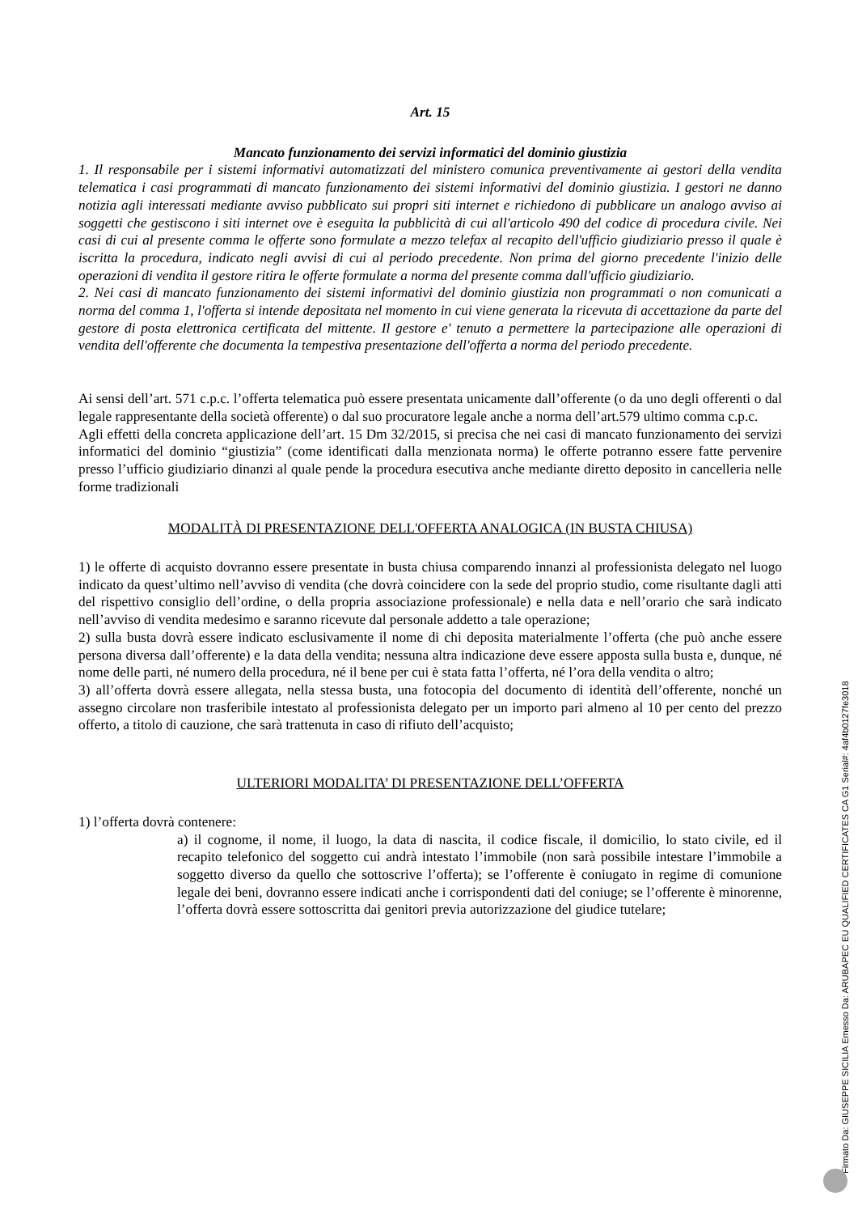Art. 15
Mancato funzionamento dei servizi informatici del dominio giustizia
1. Il responsabile per i sistemi informativi automatizzati del ministero comunica preventivamente ai gestori della vendita telematica i casi programmati di mancato funzionamento dei sistemi informativi del dominio giustizia. I gestori ne danno notizia agli interessati mediante avviso pubblicato sui propri siti internet e richiedono di pubblicare un analogo avviso ai soggetti che gestiscono i siti internet ove è eseguita la pubblicità di cui all'articolo 490 del codice di procedura civile. Nei casi di cui al presente comma le offerte sono formulate a mezzo telefax al recapito dell'ufficio giudiziario presso il quale è iscritta la procedura, indicato negli avvisi di cui al periodo precedente. Non prima del giorno precedente l'inizio delle operazioni di vendita il gestore ritira le offerte formulate a norma del presente comma dall'ufficio giudiziario.
2. Nei casi di mancato funzionamento dei sistemi informativi del dominio giustizia non programmati o non comunicati a norma del comma 1, l'offerta si intende depositata nel momento in cui viene generata la ricevuta di accettazione da parte del gestore di posta elettronica certificata del mittente. Il gestore e' tenuto a permettere la partecipazione alle operazioni di vendita dell'offerente che documenta la tempestiva presentazione dell'offerta a norma del periodo precedente.
Ai sensi dell’art. 571 c.p.c. l’offerta telematica può essere presentata unicamente dall’offerente (o da uno degli offerenti o dal legale rappresentante della società offerente) o dal suo procuratore legale anche a norma dell’art.579 ultimo comma c.p.c.
Agli effetti della concreta applicazione dell’art. 15 Dm 32/2015, si precisa che nei casi di mancato funzionamento dei servizi informatici del dominio “giustizia” (come identificati dalla menzionata norma) le offerte potranno essere fatte pervenire presso l’ufficio giudiziario dinanzi al quale pende la procedura esecutiva anche mediante diretto deposito in cancelleria nelle forme tradizionali
MODALITÀ DI PRESENTAZIONE DELL'OFFERTA ANALOGICA (IN BUSTA CHIUSA)
1) le offerte di acquisto dovranno essere presentate in busta chiusa comparendo innanzi al professionista delegato nel luogo indicato da quest’ultimo nell’avviso di vendita (che dovrà coincidere con la sede del proprio studio, come risultante dagli atti del rispettivo consiglio dell’ordine, o della propria associazione professionale) e nella data e nell’orario che sarà indicato nell’avviso di vendita medesimo e saranno ricevute dal personale addetto a tale operazione;
2) sulla busta dovrà essere indicato esclusivamente il nome di chi deposita materialmente l’offerta (che può anche essere persona diversa dall’offerente) e la data della vendita; nessuna altra indicazione deve essere apposta sulla busta e, dunque, né nome delle parti, né numero della procedura, né il bene per cui è stata fatta l’offerta, né l’ora della vendita o altro;
3) all’offerta dovrà essere allegata, nella stessa busta, una fotocopia del documento di identità dell’offerente, nonché un assegno circolare non trasferibile intestato al professionista delegato per un importo pari almeno al 10 per cento del prezzo offerto, a titolo di cauzione, che sarà trattenuta in caso di rifiuto dell’acquisto;
ULTERIORI MODALITA’ DI PRESENTAZIONE DELL’OFFERTA
1) l’offerta dovrà contenere:
a) il cognome, il nome, il luogo, la data di nascita, il codice fiscale, il domicilio, lo stato civile, ed il recapito telefonico del soggetto cui andrà intestato l’immobile (non sarà possibile intestare l’immobile a soggetto diverso da quello che sottoscrive l’offerta); se l’offerente è coniugato in regime di comunione legale dei beni, dovranno essere indicati anche i corrispondenti dati del coniuge; se l’offerente è minorenne, l’offerta dovrà essere sottoscritta dai genitori previa autorizzazione del giudice tutelare;
Firmato Da: GIUSEPPE SICILIA Emesso Da: ARUBAPEC EU QUALIFIED CERTIFICATES CA G1 Serial#: 4af4b0127fe3018